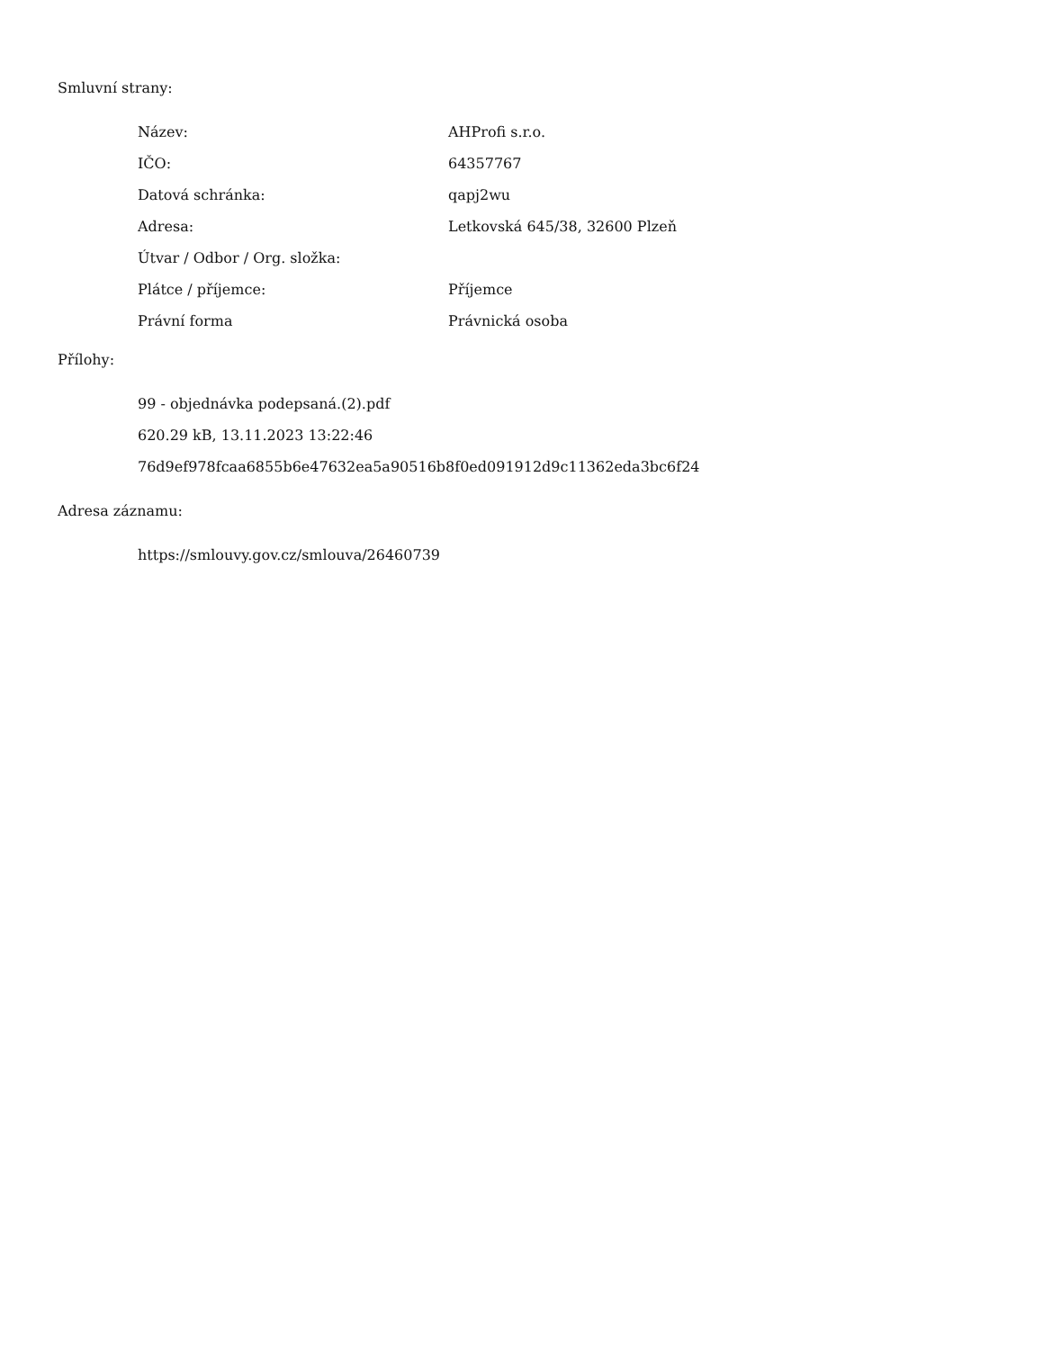Smluvní strany:
| Název: | AHProfi s.r.o. |
| IČO: | 64357767 |
| Datová schránka: | qapj2wu |
| Adresa: | Letkovská 645/38, 32600 Plzeň |
| Útvar / Odbor / Org. složka: | |
| Plátce / příjemce: | Příjemce |
| Právní forma | Právnická osoba |
Přílohy:
99 - objednávka podepsaná.(2).pdf
620.29 kB, 13.11.2023 13:22:46
76d9ef978fcaa6855b6e47632ea5a90516b8f0ed091912d9c11362eda3bc6f24
Adresa záznamu:
https://smlouvy.gov.cz/smlouva/26460739